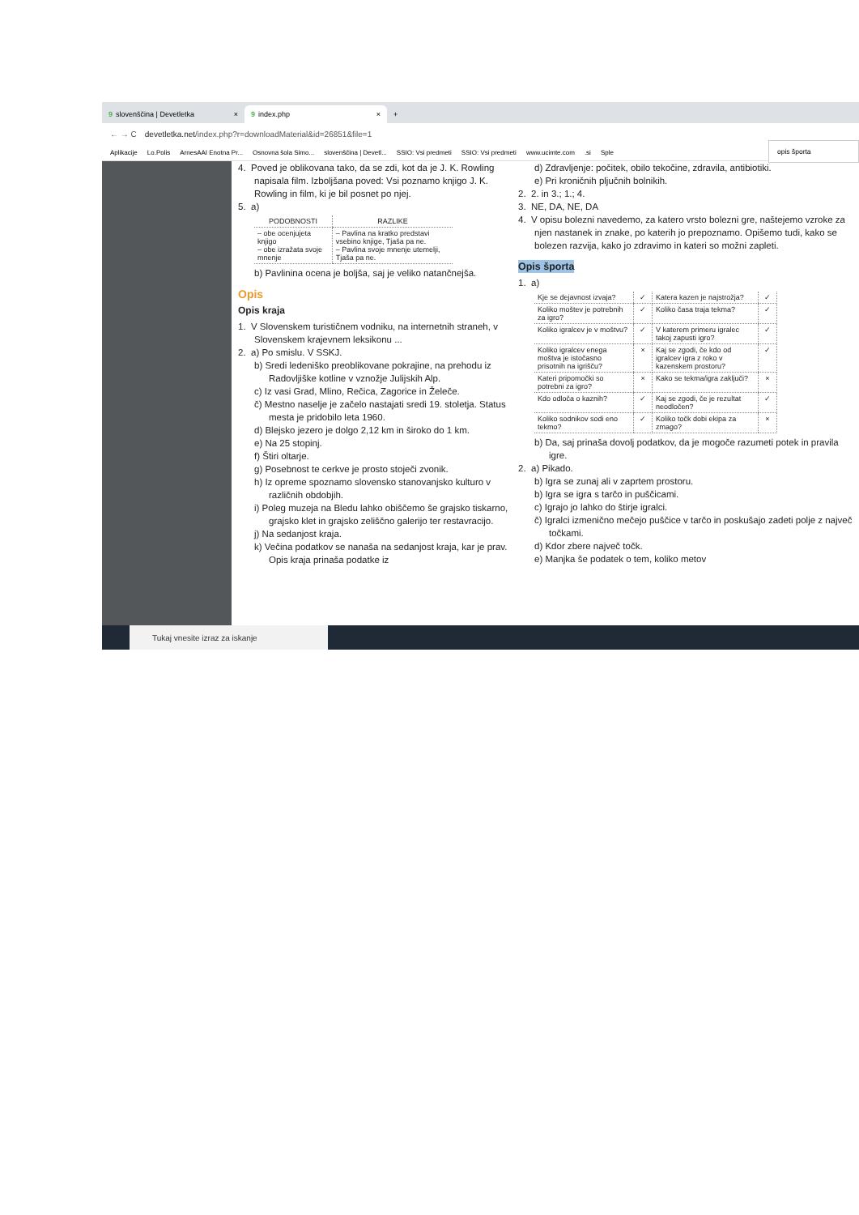9 slovenščina | Devetletka ×
9 index.php ×
+
← → C devetletka.net/index.php?r=downloadMaterial&id=26851&file=1
Aplikacije Lo.Polis ArnesAAI Enotna Pr... Osnovna šola Simo... slovenščina | Devetl... SSIO: Vsi predmeti SSIO: Vsi predmeti www.ucimte.com.si Sple
opis športa
4. Poved je oblikovana tako, da se zdi, kot da je J. K. Rowling napisala film. Izboljšana poved: Vsi poznamo knjigo J. K. Rowling in film, ki je bil posnet po njej.
5. a)
| PODOBNOSTI | RAZLIKE |
| --- | --- |
| – obe ocenjujeta knjigo – obe izražata svoje mnenje | – Pavlina na kratko predstavi vsebino knjige, Tjaša pa ne. – Pavlina svoje mnenje utemelji, Tjaša pa ne. |
b) Pavlinina ocena je boljša, saj je veliko natančnejša.
Opis
Opis kraja
1. V Slovenskem turističnem vodniku, na internetnih straneh, v Slovenskem krajevnem leksikonu ...
2. a) Po smislu. V SSKJ.
b) Sredi ledeniško preoblikovane pokrajine, na prehodu iz Radovljiške kotline v vznožje Julijskih Alp.
c) Iz vasi Grad, Mlino, Rečica, Zagorice in Želeče.
č) Mestno naselje je začelo nastajati sredi 19. stoletja. Status mesta je pridobilo leta 1960.
d) Blejsko jezero je dolgo 2,12 km in široko do 1 km.
e) Na 25 stopinj.
f) Štiri oltarje.
g) Posebnost te cerkve je prosto stoječi zvonik.
h) Iz opreme spoznamo slovensko stanovanjsko kulturo v različnih obdobjih.
i) Poleg muzeja na Bledu lahko obiščemo še grajsko tiskarno, grajsko klet in grajsko zeliščno galerijo ter restavracijo.
j) Na sedanjost kraja.
k) Večina podatkov se nanaša na sedanjost kraja, kar je prav. Opis kraja prinaša podatke iz
d) Zdravljenje: počitek, obilo tekočine, zdravila, antibiotiki.
e) Pri kroničnih pljučnih bolnikih.
2. 2. in 3.; 1.; 4.
3. NE, DA, NE, DA
4. V opisu bolezni navedemo, za katero vrsto bolezni gre, naštejemo vzroke za njen nastanek in znake, po katerih jo prepoznamo. Opišemo tudi, kako se bolezen razvija, kako jo zdravimo in kateri so možni zapleti.
Opis športa
1. a)
| Kje se dejavnost izvaja? | ✓ | Katera kazen je najstrožja? | ✓ |
| Koliko moštev je potrebnih za igro? | ✓ | Koliko časa traja tekma? | ✓ |
| Koliko igralcev je v moštvu? | ✓ | V katerem primeru igralec takoj zapusti igro? | ✓ |
| Koliko igralcev enega moštva je istočasno prisotnih na igrišču? | × | Kaj se zgodi, če kdo od igralcev igra z roko v kazenskem prostoru? | ✓ |
| Kateri pripomočki so potrebni za igro? | × | Kako se tekma/igra zaključi? | × |
| Kdo odloča o kaznih? | ✓ | Kaj se zgodi, če je rezultat neodločen? | ✓ |
| Koliko sodnikov sodi eno tekmo? | ✓ | Koliko točk dobi ekipa za zmago? | × |
b) Da, saj prinaša dovolj podatkov, da je mogoče razumeti potek in pravila igre.
2. a) Pikado.
b) Igra se zunaj ali v zaprtem prostoru.
b) Igra se igra s tarčo in puščicami.
c) Igrajo jo lahko do štirje igralci.
č) Igralci izmenično mečejo puščice v tarčo in poskušajo zadeti polje z največ točkami.
d) Kdor zbere največ točk.
e) Manjka še podatek o tem, koliko metov
Tukaj vnesite izraz za iskanje